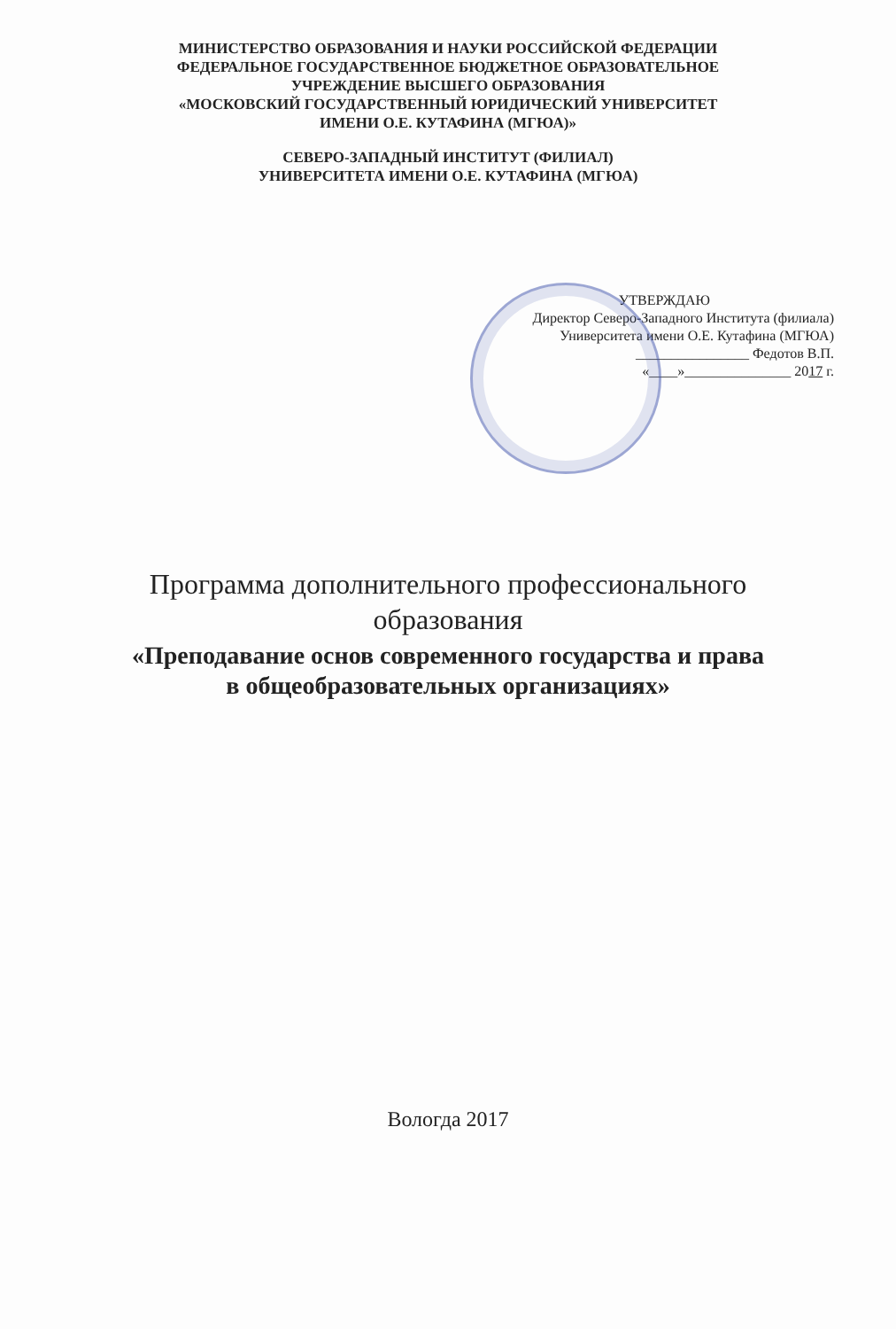МИНИСТЕРСТВО ОБРАЗОВАНИЯ И НАУКИ РОССИЙСКОЙ ФЕДЕРАЦИИ
ФЕДЕРАЛЬНОЕ ГОСУДАРСТВЕННОЕ БЮДЖЕТНОЕ ОБРАЗОВАТЕЛЬНОЕ
УЧРЕЖДЕНИЕ ВЫСШЕГО ОБРАЗОВАНИЯ
«МОСКОВСКИЙ ГОСУДАРСТВЕННЫЙ ЮРИДИЧЕСКИЙ УНИВЕРСИТЕТ
ИМЕНИ О.Е. КУТАФИНА (МГЮА)»
СЕВЕРО-ЗАПАДНЫЙ ИНСТИТУТ (ФИЛИАЛ)
УНИВЕРСИТЕТА ИМЕНИ О.Е. КУТАФИНА (МГЮА)
УТВЕРЖДАЮ
Директор Северо-Западного Института (филиала)
Университета имени О.Е. Кутафина (МГЮА)
________________ Федотов В.П.
«____»_______________ 2017 г.
Программа дополнительного профессионального
образования
«Преподавание основ современного государства и права
в общеобразовательных организациях»
Вологда 2017